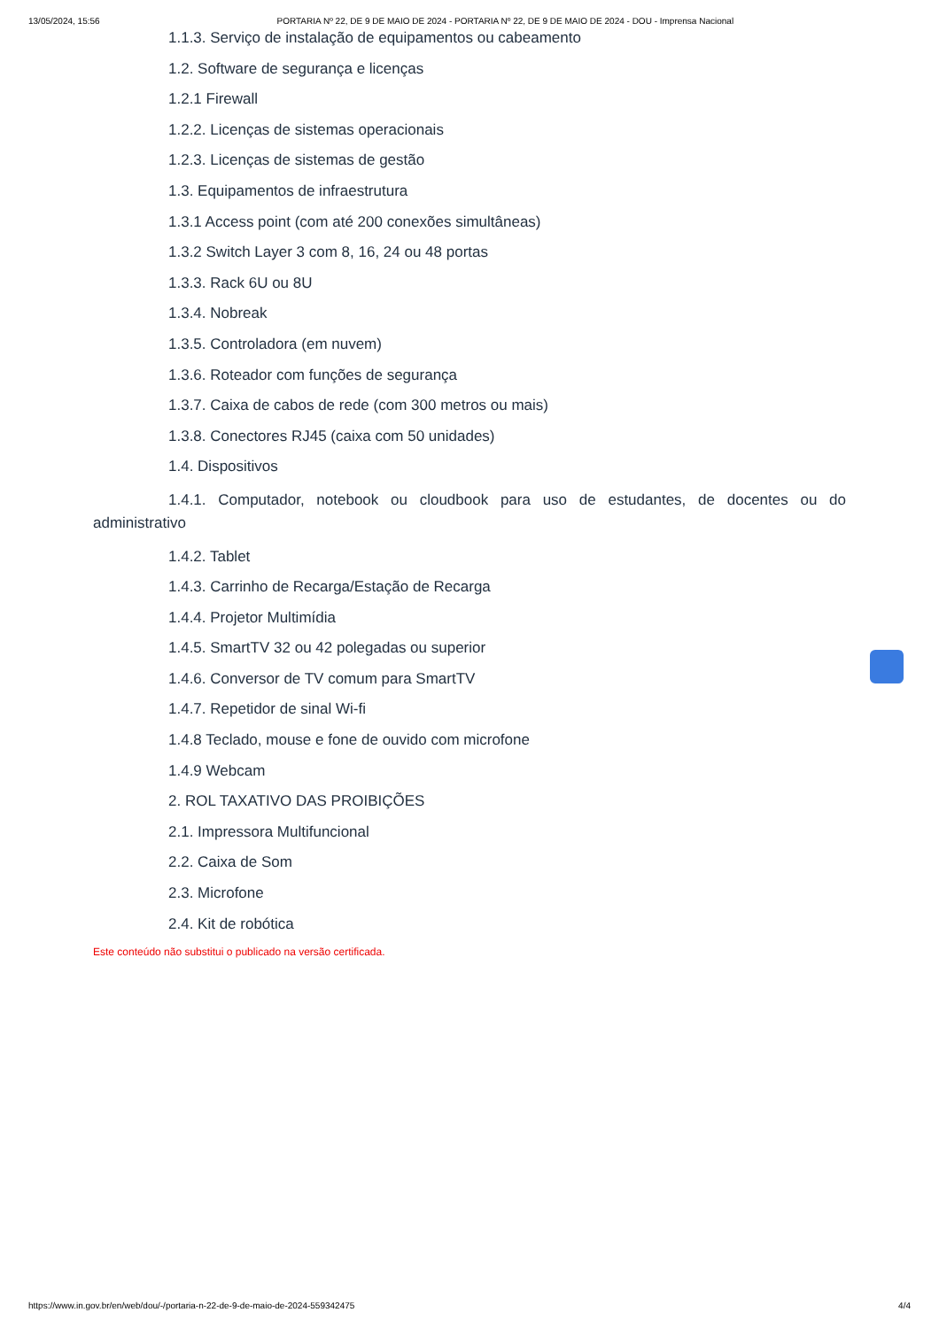13/05/2024, 15:56 PORTARIA Nº 22, DE 9 DE MAIO DE 2024 - PORTARIA Nº 22, DE 9 DE MAIO DE 2024 - DOU - Imprensa Nacional
1.1.3. Serviço de instalação de equipamentos ou cabeamento
1.2. Software de segurança e licenças
1.2.1 Firewall
1.2.2. Licenças de sistemas operacionais
1.2.3. Licenças de sistemas de gestão
1.3. Equipamentos de infraestrutura
1.3.1 Access point (com até 200 conexões simultâneas)
1.3.2 Switch Layer 3 com 8, 16, 24 ou 48 portas
1.3.3. Rack 6U ou 8U
1.3.4. Nobreak
1.3.5. Controladora (em nuvem)
1.3.6. Roteador com funções de segurança
1.3.7. Caixa de cabos de rede (com 300 metros ou mais)
1.3.8. Conectores RJ45 (caixa com 50 unidades)
1.4. Dispositivos
1.4.1. Computador, notebook ou cloudbook para uso de estudantes, de docentes ou do administrativo
1.4.2. Tablet
1.4.3. Carrinho de Recarga/Estação de Recarga
1.4.4. Projetor Multimídia
1.4.5. SmartTV 32 ou 42 polegadas ou superior
1.4.6. Conversor de TV comum para SmartTV
1.4.7. Repetidor de sinal Wi-fi
1.4.8 Teclado, mouse e fone de ouvido com microfone
1.4.9 Webcam
2. ROL TAXATIVO DAS PROIBIÇÕES
2.1. Impressora Multifuncional
2.2. Caixa de Som
2.3. Microfone
2.4. Kit de robótica
Este conteúdo não substitui o publicado na versão certificada.
https://www.in.gov.br/en/web/dou/-/portaria-n-22-de-9-de-maio-de-2024-559342475 4/4